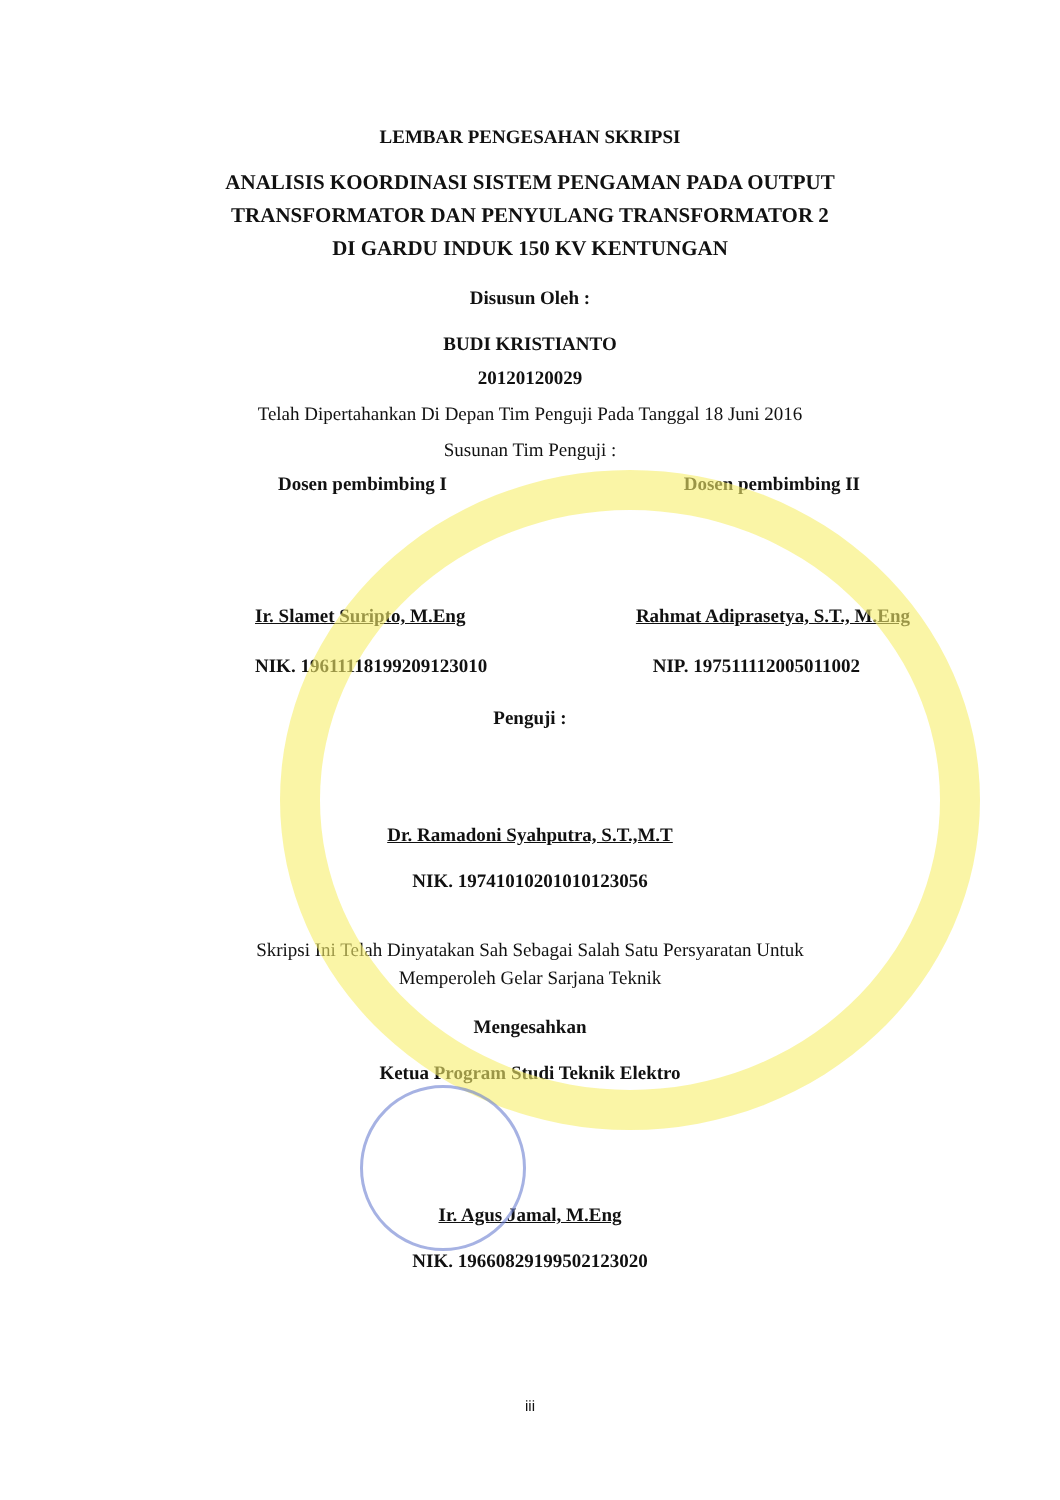LEMBAR PENGESAHAN SKRIPSI
ANALISIS KOORDINASI SISTEM PENGAMAN PADA OUTPUT TRANSFORMATOR DAN PENYULANG TRANSFORMATOR 2 DI GARDU INDUK 150 KV KENTUNGAN
Disusun Oleh :
BUDI KRISTIANTO
20120120029
Telah Dipertahankan Di Depan Tim Penguji Pada Tanggal 18 Juni 2016
Susunan Tim Penguji :
Dosen pembimbing I Dosen pembimbing II
Ir. Slamet Suripto, M.Eng Rahmat Adiprasetya, S.T., M.Eng
NIK. 19611118199209123010 NIP. 197511112005011002
Penguji :
Dr. Ramadoni Syahputra, S.T.,M.T
NIK. 19741010201010123056
Skripsi Ini Telah Dinyatakan Sah Sebagai Salah Satu Persyaratan Untuk
Memperoleh Gelar Sarjana Teknik
Mengesahkan
Ketua Program Studi Teknik Elektro
Ir. Agus Jamal, M.Eng
NIK. 19660829199502123020
iii